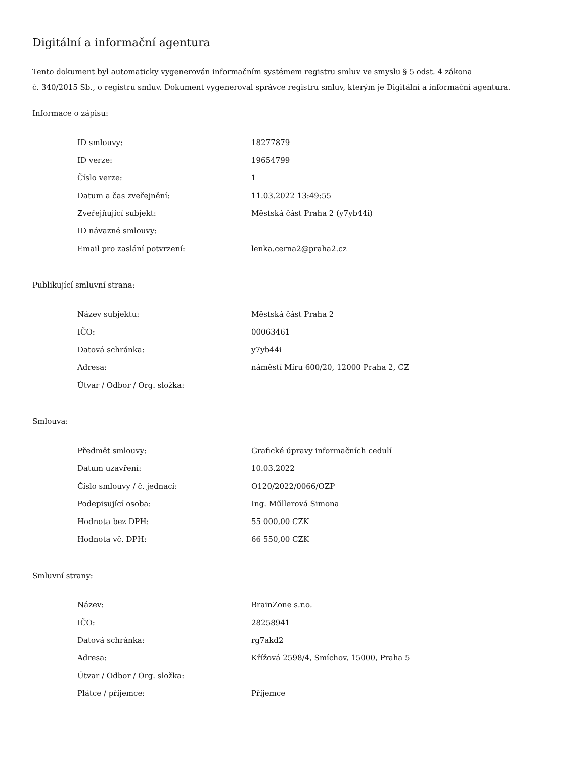Digitální a informační agentura
Tento dokument byl automaticky vygenerován informačním systémem registru smluv ve smyslu § 5 odst. 4 zákona
č. 340/2015 Sb., o registru smluv. Dokument vygeneroval správce registru smluv, kterým je Digitální a informační agentura.
Informace o zápisu:
| ID smlouvy: | 18277879 |
| ID verze: | 19654799 |
| Číslo verze: | 1 |
| Datum a čas zveřejnění: | 11.03.2022 13:49:55 |
| Zveřejňující subjekt: | Městská část Praha 2 (y7yb44i) |
| ID návazné smlouvy: | |
| Email pro zaslání potvrzení: | lenka.cerna2@praha2.cz |
Publikující smluvní strana:
| Název subjektu: | Městská část Praha 2 |
| IČO: | 00063461 |
| Datová schránka: | y7yb44i |
| Adresa: | náměstí Míru 600/20, 12000 Praha 2, CZ |
| Útvar / Odbor / Org. složka: | |
Smlouva:
| Předmět smlouvy: | Grafické úpravy informačních cedulí |
| Datum uzavření: | 10.03.2022 |
| Číslo smlouvy / č. jednací: | O120/2022/0066/OZP |
| Podepisující osoba: | Ing. Műllerová Simona |
| Hodnota bez DPH: | 55 000,00 CZK |
| Hodnota vč. DPH: | 66 550,00 CZK |
Smluvní strany:
| Název: | BrainZone s.r.o. |
| IČO: | 28258941 |
| Datová schránka: | rg7akd2 |
| Adresa: | Křížová 2598/4, Smíchov, 15000, Praha 5 |
| Útvar / Odbor / Org. složka: | |
| Plátce / příjemce: | Příjemce |